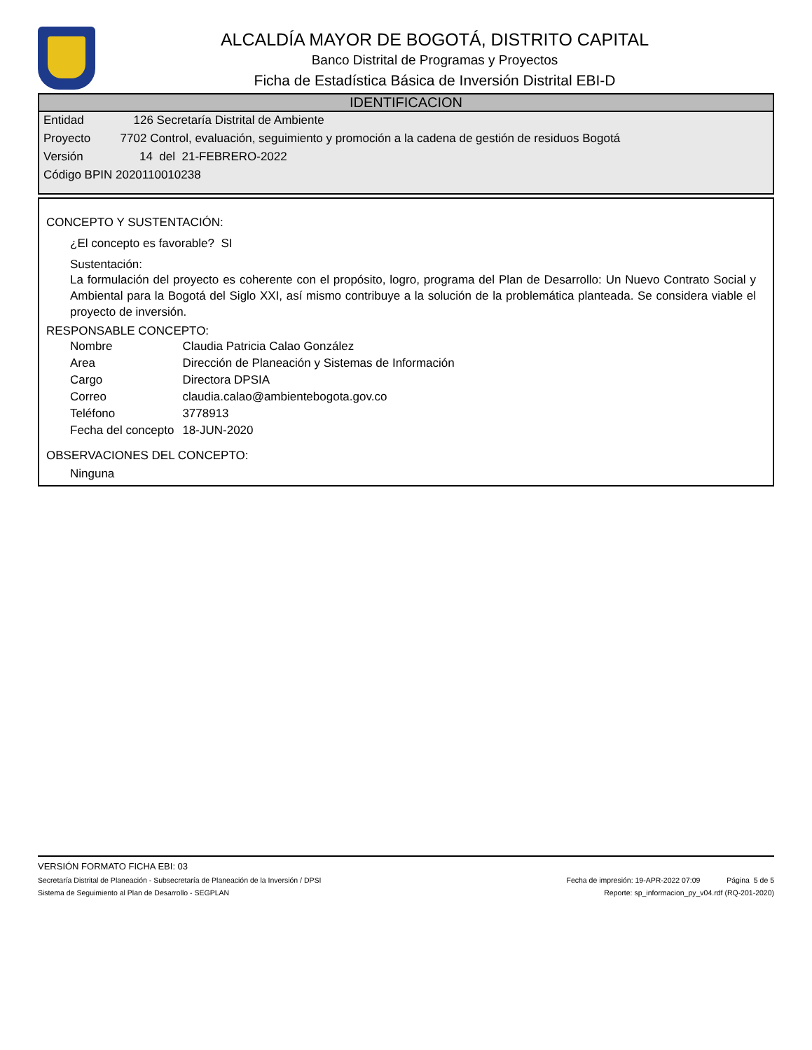ALCALDÍA MAYOR DE BOGOTÁ, DISTRITO CAPITAL
Banco Distrital de Programas y Proyectos
Ficha de Estadística Básica de Inversión Distrital EBI-D
IDENTIFICACION
Entidad 126 Secretaría Distrital de Ambiente
Proyecto 7702 Control, evaluación, seguimiento y promoción a la cadena de gestión de residuos Bogotá
Versión 14 del 21-FEBRERO-2022
Código BPIN 2020110010238
CONCEPTO Y SUSTENTACIÓN:
¿El concepto es favorable? SI
Sustentación:
La formulación del proyecto es coherente con el propósito, logro, programa del Plan de Desarrollo: Un Nuevo Contrato Social y Ambiental para la Bogotá del Siglo XXI, así mismo contribuye a la solución de la problemática planteada. Se considera viable el proyecto de inversión.
RESPONSABLE CONCEPTO:
| Nombre | Claudia Patricia Calao González |
| Area | Dirección de Planeación y Sistemas de Información |
| Cargo | Directora DPSIA |
| Correo | claudia.calao@ambientebogota.gov.co |
| Teléfono | 3778913 |
| Fecha del concepto | 18-JUN-2020 |
OBSERVACIONES DEL CONCEPTO:
Ninguna
VERSIÓN FORMATO FICHA EBI: 03
Secretaría Distrital de Planeación - Subsecretaría de Planeación de la Inversión / DPSI Fecha de impresión: 19-APR-2022 07:09 Página 5 de 5
Sistema de Seguimiento al Plan de Desarrollo - SEGPLAN Reporte: sp_informacion_py_v04.rdf (RQ-201-2020)